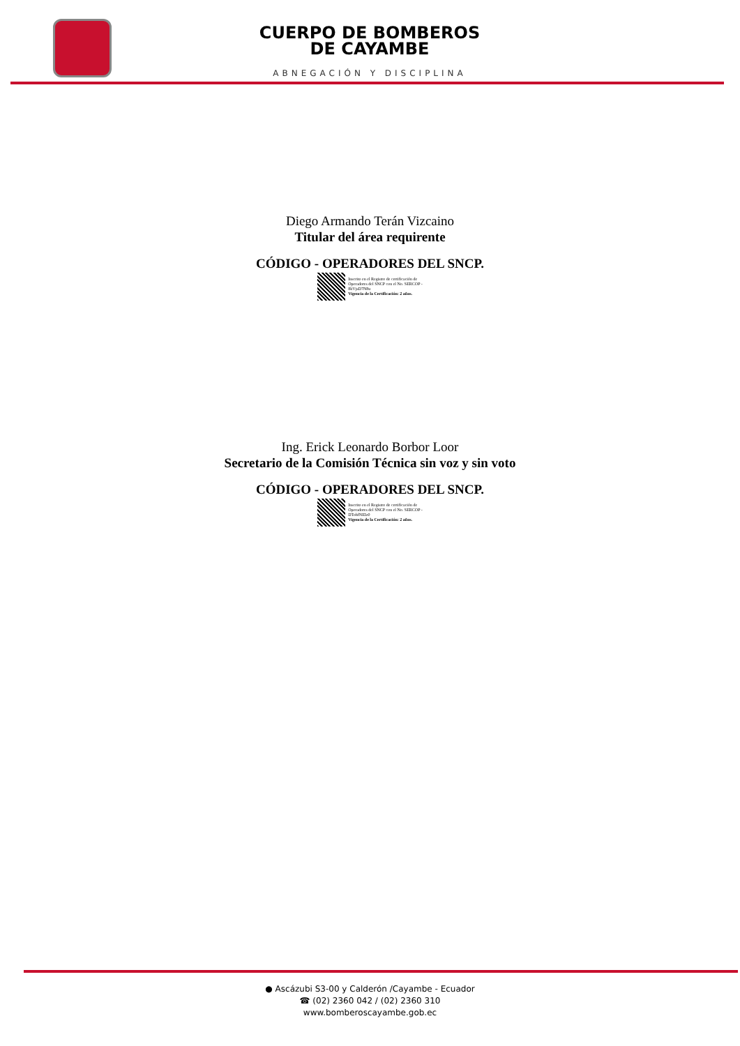CUERPO DE BOMBEROS
DE CAYAMBE
ABNEGACIÓN Y DISCIPLINA
Diego Armando Terán Vizcaino
Titular del área requirente
CÓDIGO - OPERADORES DEL SNCP.
Inscrito en el Registro de certificación de
Operadores del SNCP con el No. SERCOP -
8kVjsD7N8u
Vigencia de la Certificación: 2 años.
Ing. Erick Leonardo Borbor Loor
Secretario de la Comisión Técnica sin voz y sin voto
CÓDIGO - OPERADORES DEL SNCP.
Inscrito en el Registro de certificación de
Operadores del SNCP con el No. SERCOP -
DTohfNEIz0
Vigencia de la Certificación: 2 años.
● Ascázubi S3-00 y Calderón /Cayambe - Ecuador
☎ (02) 2360 042 / (02) 2360 310
www.bomberoscayambe.gob.ec